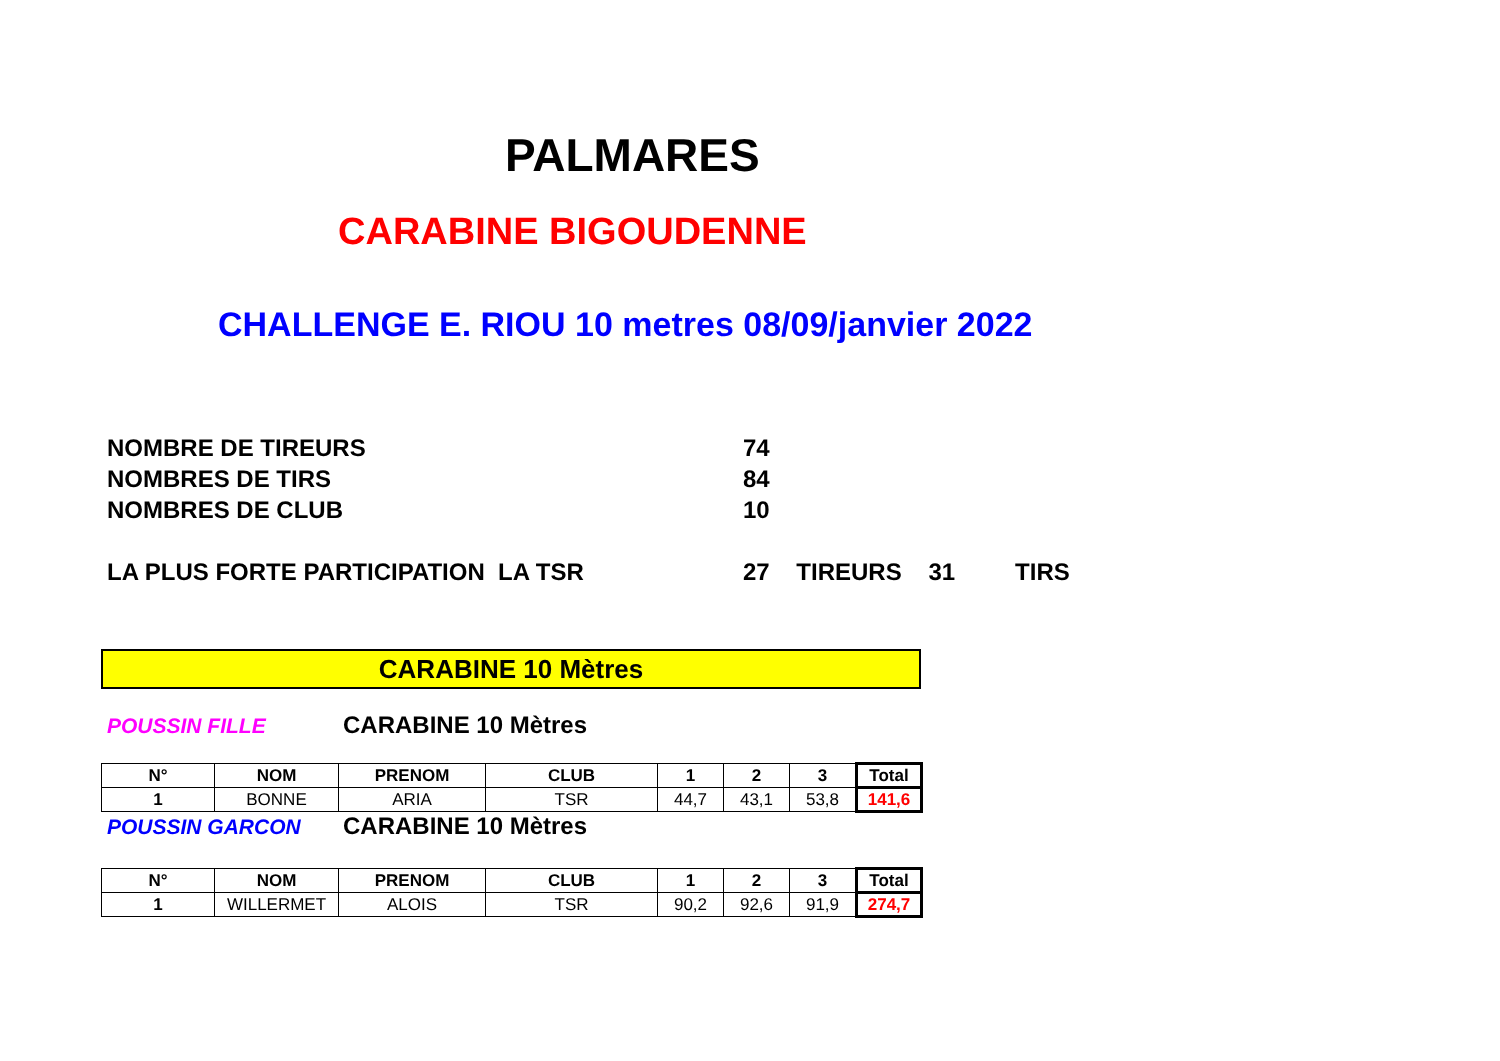PALMARES
CARABINE BIGOUDENNE
CHALLENGE E. RIOU 10 metres 08/09/janvier 2022
| NOMBRE DE TIREURS | 74 |
| NOMBRES DE TIRS | 84 |
| NOMBRES DE CLUB | 10 |
| LA PLUS FORTE PARTICIPATION LA TSR | 27 TIREURS 31 TIRS |
CARABINE 10 Mètres
POUSSIN FILLE CARABINE 10 Mètres
| N° | NOM | PRENOM | CLUB | 1 | 2 | 3 | Total |
| --- | --- | --- | --- | --- | --- | --- | --- |
| 1 | BONNE | ARIA | TSR | 44,7 | 43,1 | 53,8 | 141,6 |
POUSSIN GARCON CARABINE 10 Mètres
| N° | NOM | PRENOM | CLUB | 1 | 2 | 3 | Total |
| --- | --- | --- | --- | --- | --- | --- | --- |
| 1 | WILLERMET | ALOIS | TSR | 90,2 | 92,6 | 91,9 | 274,7 |